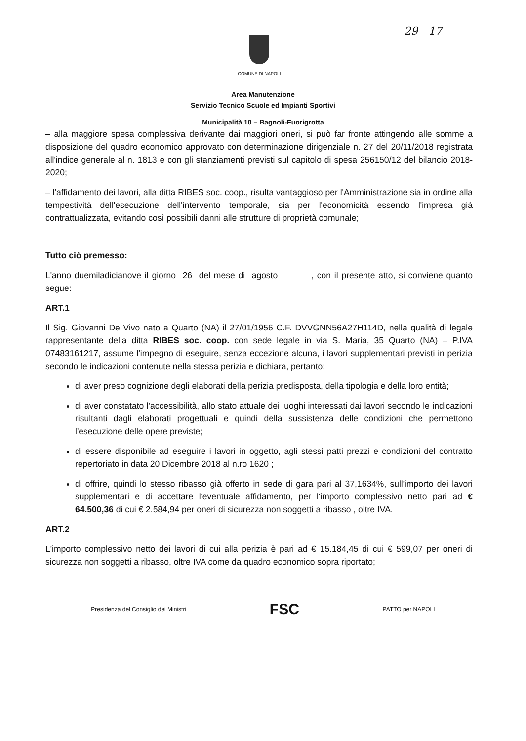29 17 COMUNE DI NAPOLI
Area Manutenzione
Servizio Tecnico Scuole ed Impianti Sportivi
Municipalità 10 – Bagnoli-Fuorigrotta
– alla maggiore spesa complessiva derivante dai maggiori oneri, si può far fronte attingendo alle somme a disposizione del quadro economico approvato con determinazione dirigenziale n. 27 del 20/11/2018 registrata all'indice generale al n. 1813 e con gli stanziamenti previsti sul capitolo di spesa 256150/12 del bilancio 2018-2020;
– l'affidamento dei lavori, alla ditta RIBES soc. coop., risulta vantaggioso per l'Amministrazione sia in ordine alla tempestività dell'esecuzione dell'intervento temporale, sia per l'economicità essendo l'impresa già contrattualizzata, evitando così possibili danni alle strutture di proprietà comunale;
Tutto ciò premesso:
L'anno duemiladicianove il giorno 26 del mese di agosto , con il presente atto, si conviene quanto segue:
ART.1
Il Sig. Giovanni De Vivo nato a Quarto (NA) il 27/01/1956 C.F. DVVGNN56A27H114D, nella qualità di legale rappresentante della ditta RIBES soc. coop. con sede legale in via S. Maria, 35 Quarto (NA) – P.IVA 07483161217, assume l'impegno di eseguire, senza eccezione alcuna, i lavori supplementari previsti in perizia secondo le indicazioni contenute nella stessa perizia e dichiara, pertanto:
di aver preso cognizione degli elaborati della perizia predisposta, della tipologia e della loro entità;
di aver constatato l'accessibilità, allo stato attuale dei luoghi interessati dai lavori secondo le indicazioni risultanti dagli elaborati progettuali e quindi della sussistenza delle condizioni che permettono l'esecuzione delle opere previste;
di essere disponibile ad eseguire i lavori in oggetto, agli stessi patti prezzi e condizioni del contratto repertoriato in data 20 Dicembre 2018 al n.ro 1620 ;
di offrire, quindi lo stesso ribasso già offerto in sede di gara pari al 37,1634%, sull'importo dei lavori supplementari e di accettare l'eventuale affidamento, per l'importo complessivo netto pari ad € 64.500,36 di cui € 2.584,94 per oneri di sicurezza non soggetti a ribasso , oltre IVA.
ART.2
L'importo complessivo netto dei lavori di cui alla perizia è pari ad € 15.184,45 di cui € 599,07 per oneri di sicurezza non soggetti a ribasso, oltre IVA come da quadro economico sopra riportato;
Presidenza del Consiglio dei Ministri
FSC
PATTO per NAPOLI